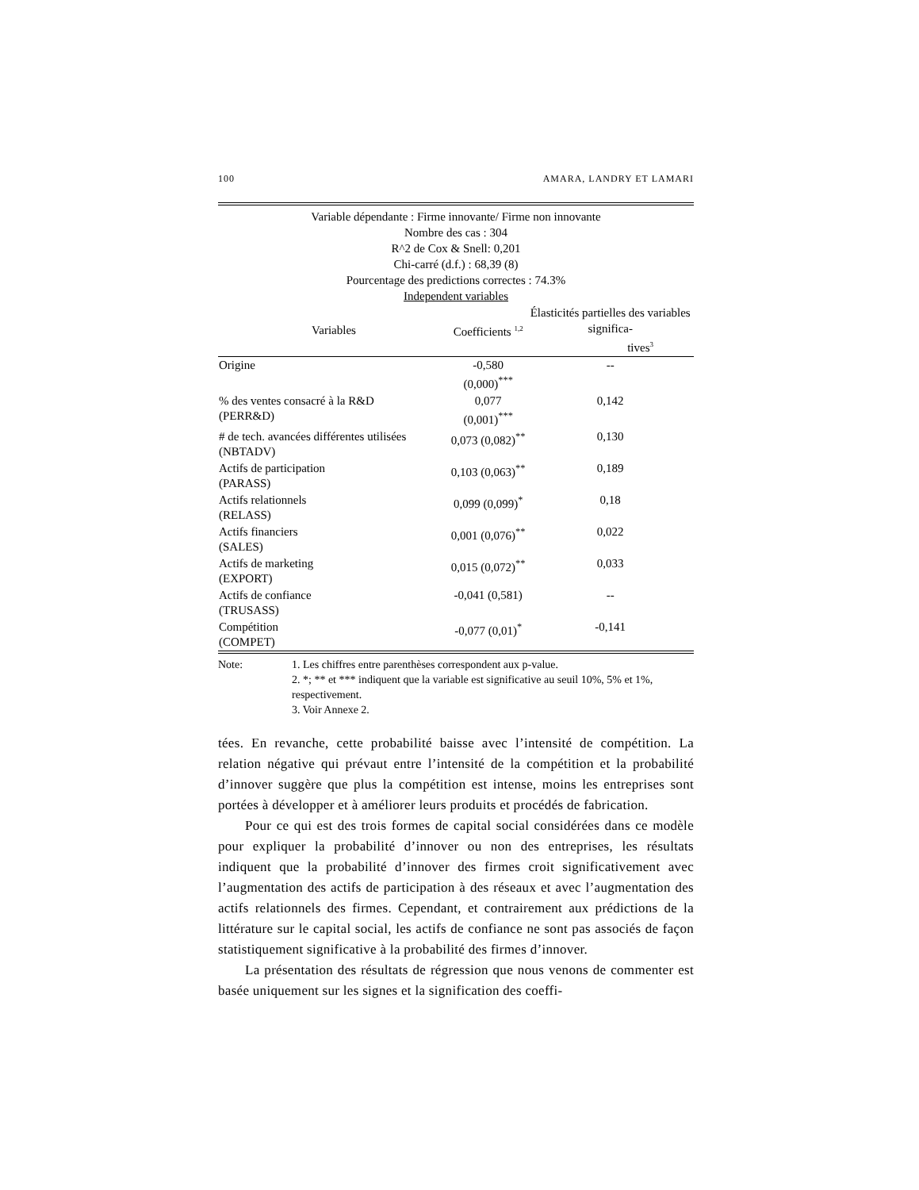100 AMARA, LANDRY ET LAMARI
| Variable dépendante : Firme innovante/ Firme non innovante Nombre des cas : 304 R^2 de Cox & Snell: 0,201 Chi-carré (d.f.) : 68,39 (8) Pourcentage des predictions correctes : 74.3% Independent variables | | |
| Variables | Coefficients <sup>1,2</sup> | Élasticités partielles des variables significa- tives<sup>3</sup> |
| Origine | -0,580 (0,000)<sup>***</sup> | -- |
| % des ventes consacré à la R&D (PERR&D) | 0,077 (0,001)<sup>***</sup> | 0,142 |
| # de tech. avancées différentes utilisées (NBTADV) | 0,073 (0,082)<sup>**</sup> | 0,130 |
| Actifs de participation (PARASS) | 0,103 (0,063)<sup>**</sup> | 0,189 |
| Actifs relationnels (RELASS) | 0,099 (0,099)<sup>*</sup> | 0,18 |
| Actifs financiers (SALES) | 0,001 (0,076)<sup>**</sup> | 0,022 |
| Actifs de marketing (EXPORT) | 0,015 (0,072)<sup>**</sup> | 0,033 |
| Actifs de confiance (TRUSASS) | -0,041 (0,581) | -- |
| Compétition (COMPET) | -0,077 (0,01)<sup>*</sup> | -0,141 |
Note: 1. Les chiffres entre parenthèses correspondent aux p-value.
2. *; ** et *** indiquent que la variable est significative au seuil 10%, 5% et 1%, respectivement.
3. Voir Annexe 2.
tées. En revanche, cette probabilité baisse avec l’intensité de compétition. La relation négative qui prévaut entre l’intensité de la compétition et la probabilité d’innover suggère que plus la compétition est intense, moins les entreprises sont portées à développer et à améliorer leurs produits et procédés de fabrication.
Pour ce qui est des trois formes de capital social considérées dans ce modèle pour expliquer la probabilité d’innover ou non des entreprises, les résultats indiquent que la probabilité d’innover des firmes croit significativement avec l’augmentation des actifs de participation à des réseaux et avec l’augmentation des actifs relationnels des firmes. Cependant, et contrairement aux prédictions de la littérature sur le capital social, les actifs de confiance ne sont pas associés de façon statistiquement significative à la probabilité des firmes d’innover.
La présentation des résultats de régression que nous venons de commenter est basée uniquement sur les signes et la signification des coeffi-